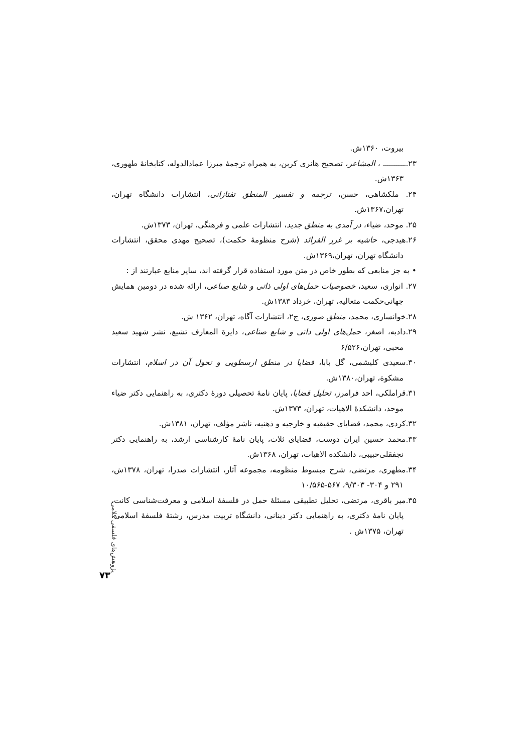بیروت، ۱۳۶۰ش.
۲۳.ــــــــــ ، المشاعر، تصحیح هانری کربن، به همراه ترجمهٔ میرزا عمادالدوله، کتابخانهٔ طهوری، ۱۳۶۳ش.
۲۴. ملکشاهی، حسن، ترجمه و تفسیر المنطق تفتازانی، انتشارات دانشگاه تهران، تهران،۱۳۶۷ش.
۲۵. موحد، ضیاء، در آمدی به منطق جدید، انتشارات علمی و فرهنگی، تهران، ۱۳۷۳ش.
۲۶.هیدجی، حاشیه بر غرر الفرائد (شرح منظومهٔ حکمت)، تصحیح مهدی محقق، انتشارات دانشگاه تهران، تهران،۱۳۶۹ش.
• به جز منابعی که بطور خاص در متن مورد استفاده قرار گرفته اند، سایر منابع عبارتند از :
۲۷. انواری، سعید، خصوصیات حمل‌های اولی ذاتی و شایع صناعی، ارائه شده در دومین همایش جهانی‌حکمت متعالیه، تهران، خرداد ۱۳۸۳ش.
۲۸.خوانساری، محمد، منطق صوری، ج۲، انتشارات آگاه، تهران، ۱۳۶۲ ش.
۲۹.دادبه، اصغر، حمل‌های اولی ذاتی و شایع صناعی، دایرة المعارف تشیع، نشر شهید سعید محبی، تهران،۶/۵۲۶
۳۰.سعیدی کلیشمی، گل بابا، قضایا در منطق ارسطویی و تحول آن در اسلام، انتشارات مشکوة، تهران،۱۳۸۰ش.
۳۱.قراملکی، احد فرامرز، تحلیل قضایا، پایان نامهٔ تحصیلی دورهٔ دکتری، به راهنمایی دکتر ضیاء موحد، دانشکدهٔ الاهیات، تهران، ۱۳۷۳ش.
۳۲.کردی، محمد، قضایای حقیقیه و خارجیه و ذهنیه، ناشر مؤلف، تهران، ۱۳۸۱ش.
۳۳.محمد حسین ایران دوست، قضایای ثلاث، پایان نامهٔ کارشناسی ارشد، به راهنمایی دکتر نجفقلی‌حبیبی، دانشکده الاهیات، تهران، ۱۳۶۸ش.
۳۴.مطهری، مرتضی، شرح مبسوط منظومه، مجموعه آثار، انتشارات صدرا، تهران، ۱۳۷۸ش، ۲۹۱ و ۳۰۴- ۹/۳۰۳، ۵۶۷-۱۰/۵۶۵
۳۵.میر باقری، مرتضی، تحلیل تطبیقی مسئلهٔ حمل در فلسفهٔ اسلامی و معرفت‌شناسی کانت، پایان نامهٔ دکتری، به راهنمایی دکتر دینانی، دانشگاه تربیت مدرس، رشتهٔ فلسفهٔ اسلامی، تهران، ۱۳۷۵ش .
پژوهش‌های فلسفی کلامی
۷۳